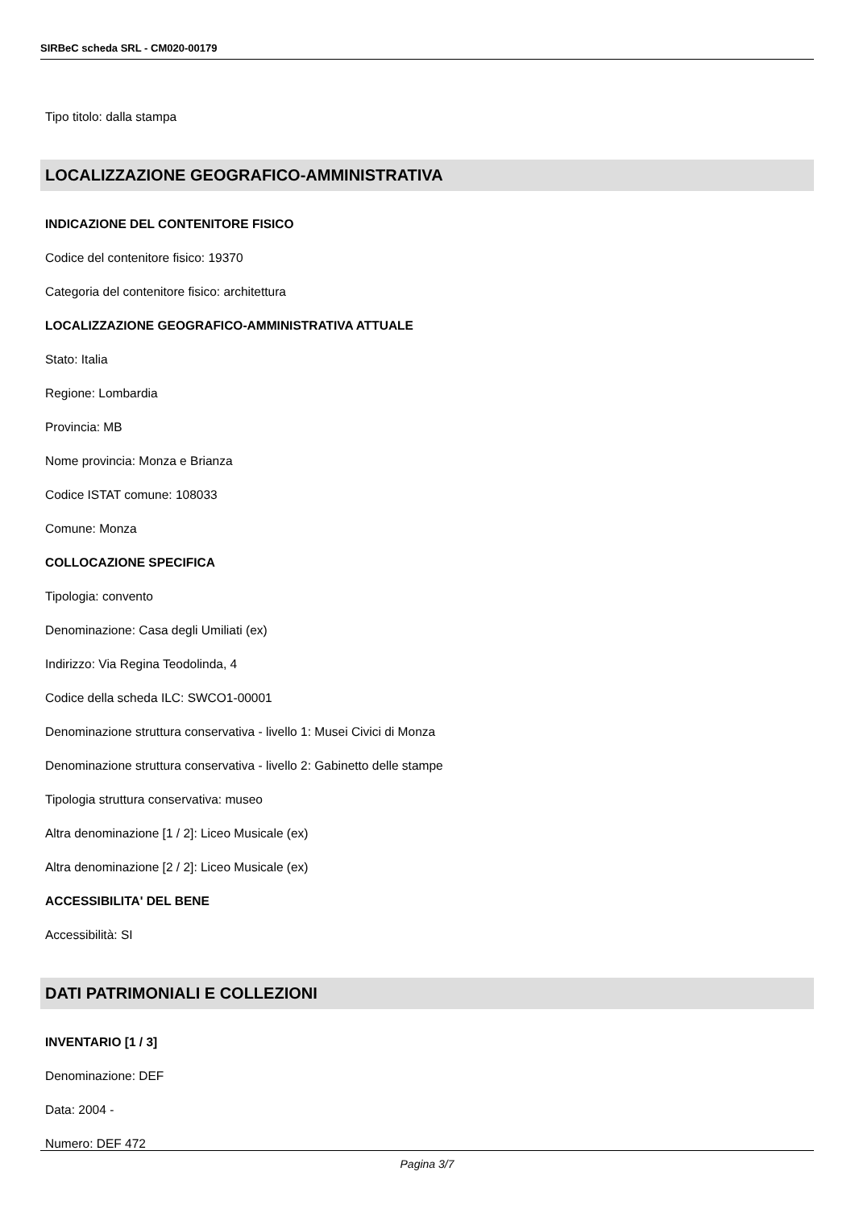SIRBeC scheda SRL - CM020-00179
Tipo titolo: dalla stampa
LOCALIZZAZIONE GEOGRAFICO-AMMINISTRATIVA
INDICAZIONE DEL CONTENITORE FISICO
Codice del contenitore fisico: 19370
Categoria del contenitore fisico: architettura
LOCALIZZAZIONE GEOGRAFICO-AMMINISTRATIVA ATTUALE
Stato: Italia
Regione: Lombardia
Provincia: MB
Nome provincia: Monza e Brianza
Codice ISTAT comune: 108033
Comune: Monza
COLLOCAZIONE SPECIFICA
Tipologia: convento
Denominazione: Casa degli Umiliati (ex)
Indirizzo: Via Regina Teodolinda, 4
Codice della scheda ILC: SWCO1-00001
Denominazione struttura conservativa - livello 1: Musei Civici di Monza
Denominazione struttura conservativa - livello 2: Gabinetto delle stampe
Tipologia struttura conservativa: museo
Altra denominazione [1 / 2]: Liceo Musicale (ex)
Altra denominazione [2 / 2]: Liceo Musicale (ex)
ACCESSIBILITA' DEL BENE
Accessibilità: SI
DATI PATRIMONIALI E COLLEZIONI
INVENTARIO [1 / 3]
Denominazione: DEF
Data: 2004 -
Numero: DEF 472
Pagina 3/7